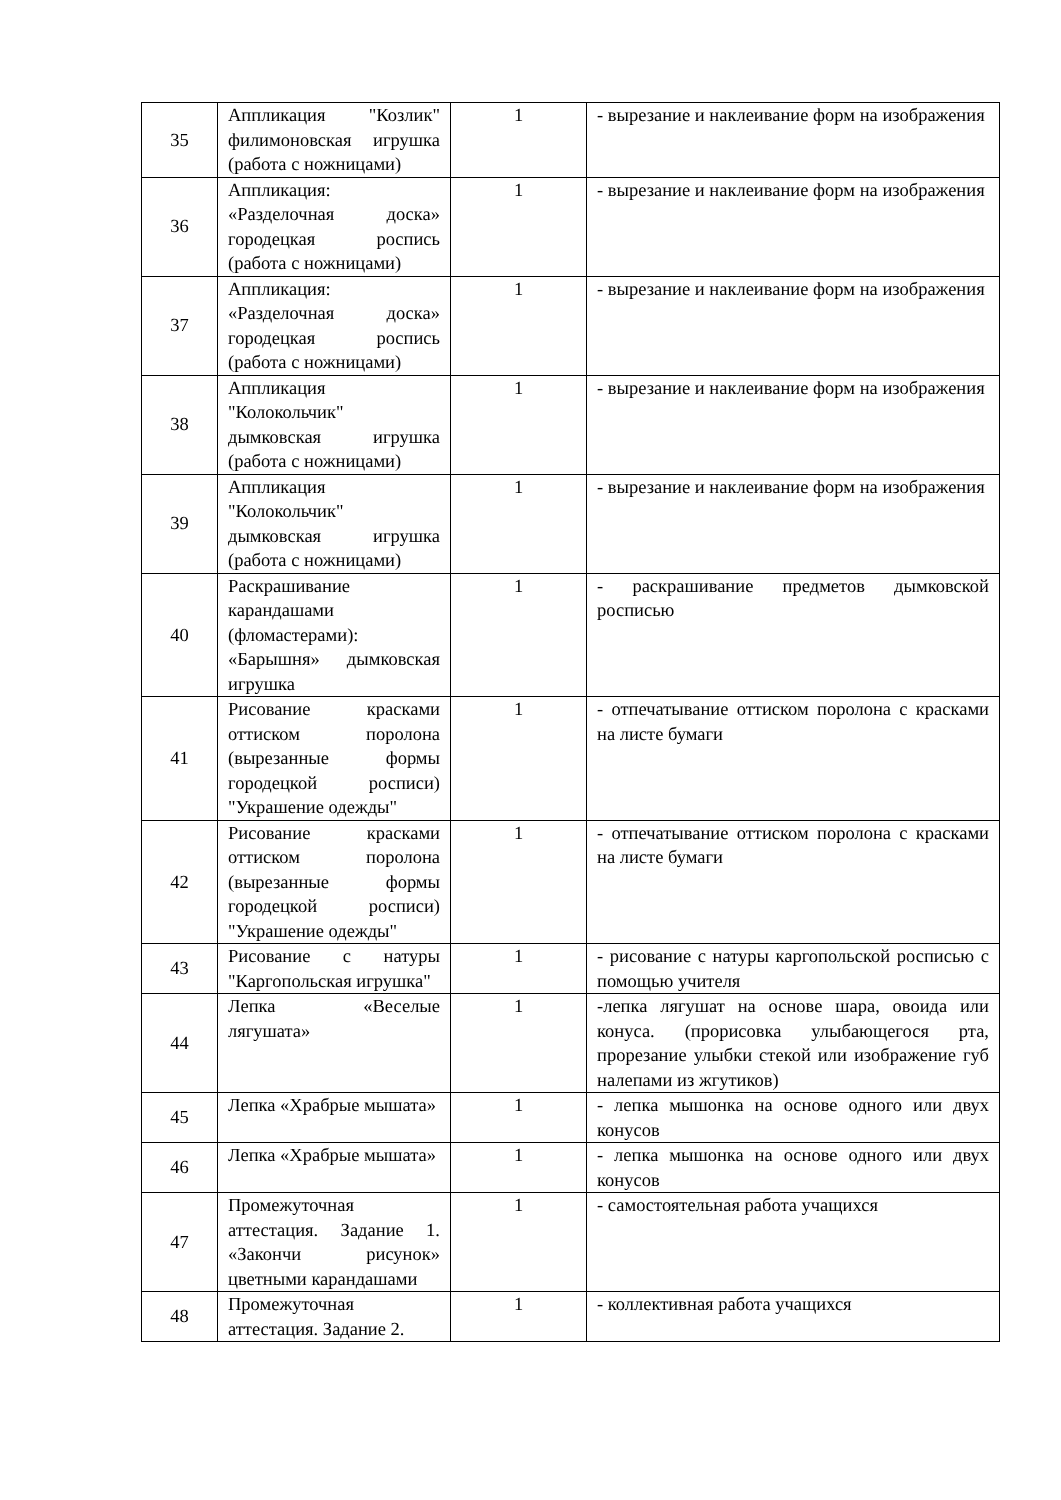| 35 | Аппликация "Козлик" филимоновская игрушка (работа с ножницами) | 1 | - вырезание и наклеивание форм на изображения |
| 36 | Аппликация: «Разделочная доска» городецкая роспись (работа с ножницами) | 1 | - вырезание и наклеивание форм на изображения |
| 37 | Аппликация: «Разделочная доска» городецкая роспись (работа с ножницами) | 1 | - вырезание и наклеивание форм на изображения |
| 38 | Аппликация "Колокольчик" дымковская игрушка (работа с ножницами) | 1 | - вырезание и наклеивание форм на изображения |
| 39 | Аппликация "Колокольчик" дымковская игрушка (работа с ножницами) | 1 | - вырезание и наклеивание форм на изображения |
| 40 | Раскрашивание карандашами (фломастерами): «Барышня» дымковская игрушка | 1 | - раскрашивание предметов дымковской росписью |
| 41 | Рисование красками оттиском поролона (вырезанные формы городецкой росписи) "Украшение одежды" | 1 | - отпечатывание оттиском поролона с красками на листе бумаги |
| 42 | Рисование красками оттиском поролона (вырезанные формы городецкой росписи) "Украшение одежды" | 1 | - отпечатывание оттиском поролона с красками на листе бумаги |
| 43 | Рисование с натуры "Каргопольская игрушка" | 1 | - рисование с натуры каргопольской росписью с помощью учителя |
| 44 | Лепка «Веселые лягушата» | 1 | -лепка лягушат на основе шара, овоида или конуса. (прорисовка улыбающегося рта, прорезание улыбки стекой или изображение губ налепами из жгутиков) |
| 45 | Лепка «Храбрые мышата» | 1 | - лепка мышонка на основе одного или двух конусов |
| 46 | Лепка «Храбрые мышата» | 1 | - лепка мышонка на основе одного или двух конусов |
| 47 | Промежуточная аттестация. Задание 1. «Закончи рисунок» цветными карандашами | 1 | - самостоятельная работа учащихся |
| 48 | Промежуточная аттестация. Задание 2. | 1 | - коллективная работа учащихся |